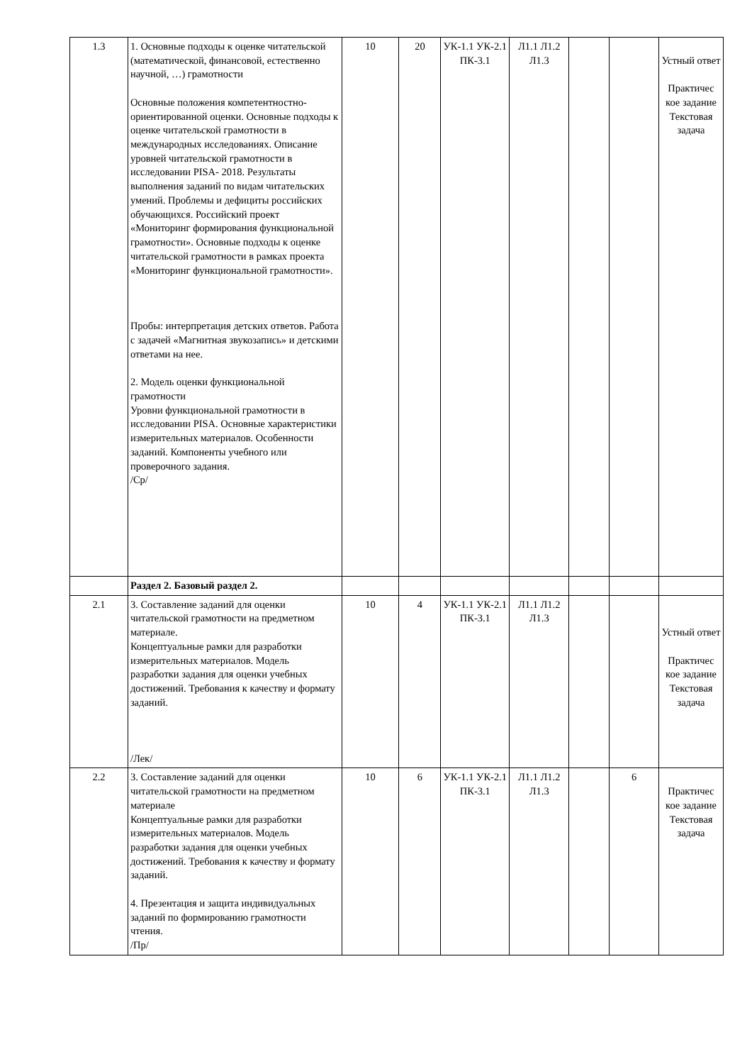| 1.3 | 1. Основные подходы к оценке читательской (математической, финансовой, естественно научной, …) грамотности Основные положения компетентностно-ориентированной оценки. Основные подходы к оценке читательской грамотности в международных исследованиях. Описание уровней читательской грамотности в исследовании PISA- 2018. Результаты выполнения заданий по видам читательских умений. Проблемы и дефициты российских обучающихся. Российский проект «Мониторинг формирования функциональной грамотности». Основные подходы к оценке читательской грамотности в рамках проекта «Мониторинг функциональной грамотности». Пробы: интерпретация детских ответов. Работа с задачей «Магнитная звукозапись» и детскими ответами на нее. 2. Модель оценки функциональной грамотности Уровни функциональной грамотности в исследовании PISA. Основные характеристики измерительных материалов. Особенности заданий. Компоненты учебного или проверочного задания. /Ср/ | 10 | 20 | УК-1.1 УК-2.1 ПК-3.1 | Л1.1 Л1.2 Л1.3 | | | Устный ответ Практичес кое задание Текстовая задача |
| | Раздел 2. Базовый раздел 2. | | | | | | | |
| 2.1 | 3. Составление заданий для оценки читательской грамотности на предметном материале. Концептуальные рамки для разработки измерительных материалов. Модель разработки задания для оценки учебных достижений. Требования к качеству и формату заданий. /Лек/ | 10 | 4 | УК-1.1 УК-2.1 ПК-3.1 | Л1.1 Л1.2 Л1.3 | | | Устный ответ Практичес кое задание Текстовая задача |
| 2.2 | 3. Составление заданий для оценки читательской грамотности на предметном материале Концептуальные рамки для разработки измерительных материалов. Модель разработки задания для оценки учебных достижений. Требования к качеству и формату заданий. 4. Презентация и защита индивидуальных заданий по формированию грамотности чтения. /Пр/ | 10 | 6 | УК-1.1 УК-2.1 ПК-3.1 | Л1.1 Л1.2 Л1.3 | | 6 | Практичес кое задание Текстовая задача |